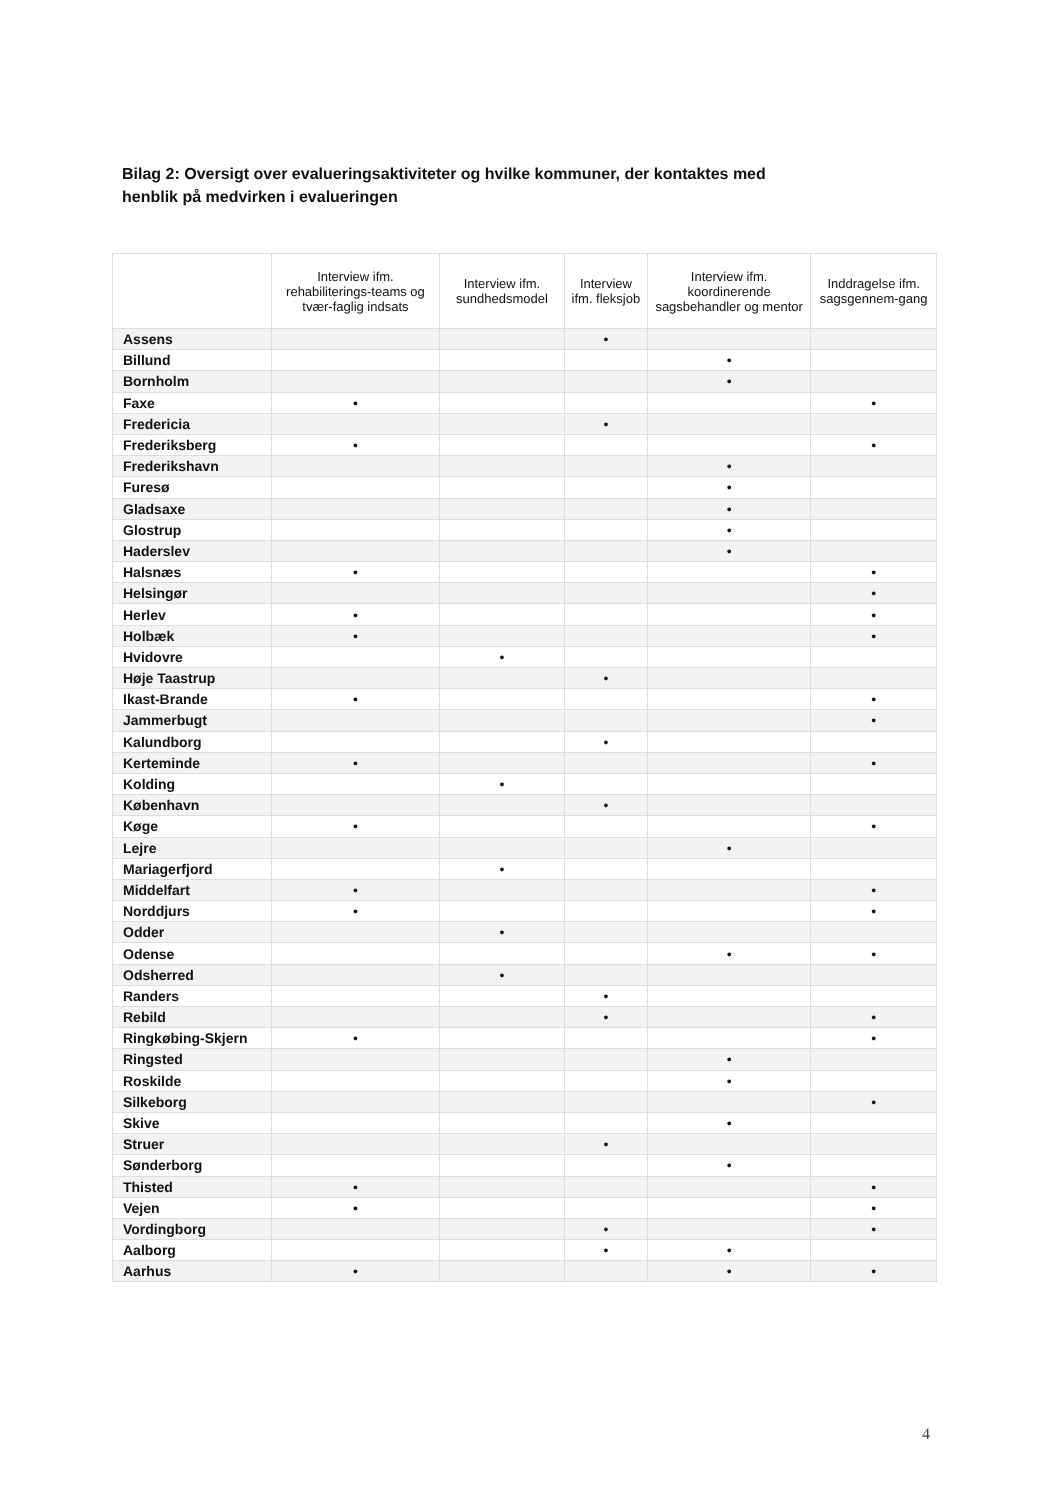Bilag 2: Oversigt over evalueringsaktiviteter og hvilke kommuner, der kontaktes med henblik på medvirken i evalueringen
| | Interview ifm. rehabiliterings-teams og tvær-faglig indsats | Interview ifm. sundhedsmodel | Interview ifm. fleksjob | Interview ifm. koordinerende sagsbehandler og mentor | Inddragelse ifm. sagsgennem-gang |
| --- | --- | --- | --- | --- | --- |
| Assens | | | • | | |
| Billund | | | | • | |
| Bornholm | | | | • | |
| Faxe | • | | | | • |
| Fredericia | | | • | | |
| Frederiksberg | • | | | | • |
| Frederikshavn | | | | • | |
| Furesø | | | | • | |
| Gladsaxe | | | | • | |
| Glostrup | | | | • | |
| Haderslev | | | | • | |
| Halsnæs | • | | | | • |
| Helsingør | | | | | • |
| Herlev | • | | | | • |
| Holbæk | • | | | | • |
| Hvidovre | | • | | | |
| Høje Taastrup | | | • | | |
| Ikast-Brande | • | | | | • |
| Jammerbugt | | | | | • |
| Kalundborg | | | • | | |
| Kerteminde | • | | | | • |
| Kolding | | • | | | |
| København | | | • | | |
| Køge | • | | | | • |
| Lejre | | | | • | |
| Mariagerfjord | | • | | | |
| Middelfart | • | | | | • |
| Norddjurs | • | | | | • |
| Odder | | • | | | |
| Odense | | | | • | • |
| Odsherred | | • | | | |
| Randers | | | • | | |
| Rebild | | | • | | • |
| Ringkøbing-Skjern | • | | | | • |
| Ringsted | | | | • | |
| Roskilde | | | | • | |
| Silkeborg | | | | | • |
| Skive | | | | • | |
| Struer | | | • | | |
| Sønderborg | | | | • | |
| Thisted | • | | | | • |
| Vejen | • | | | | • |
| Vordingborg | | | • | | • |
| Aalborg | | | • | • | |
| Aarhus | • | | | • | • |
4